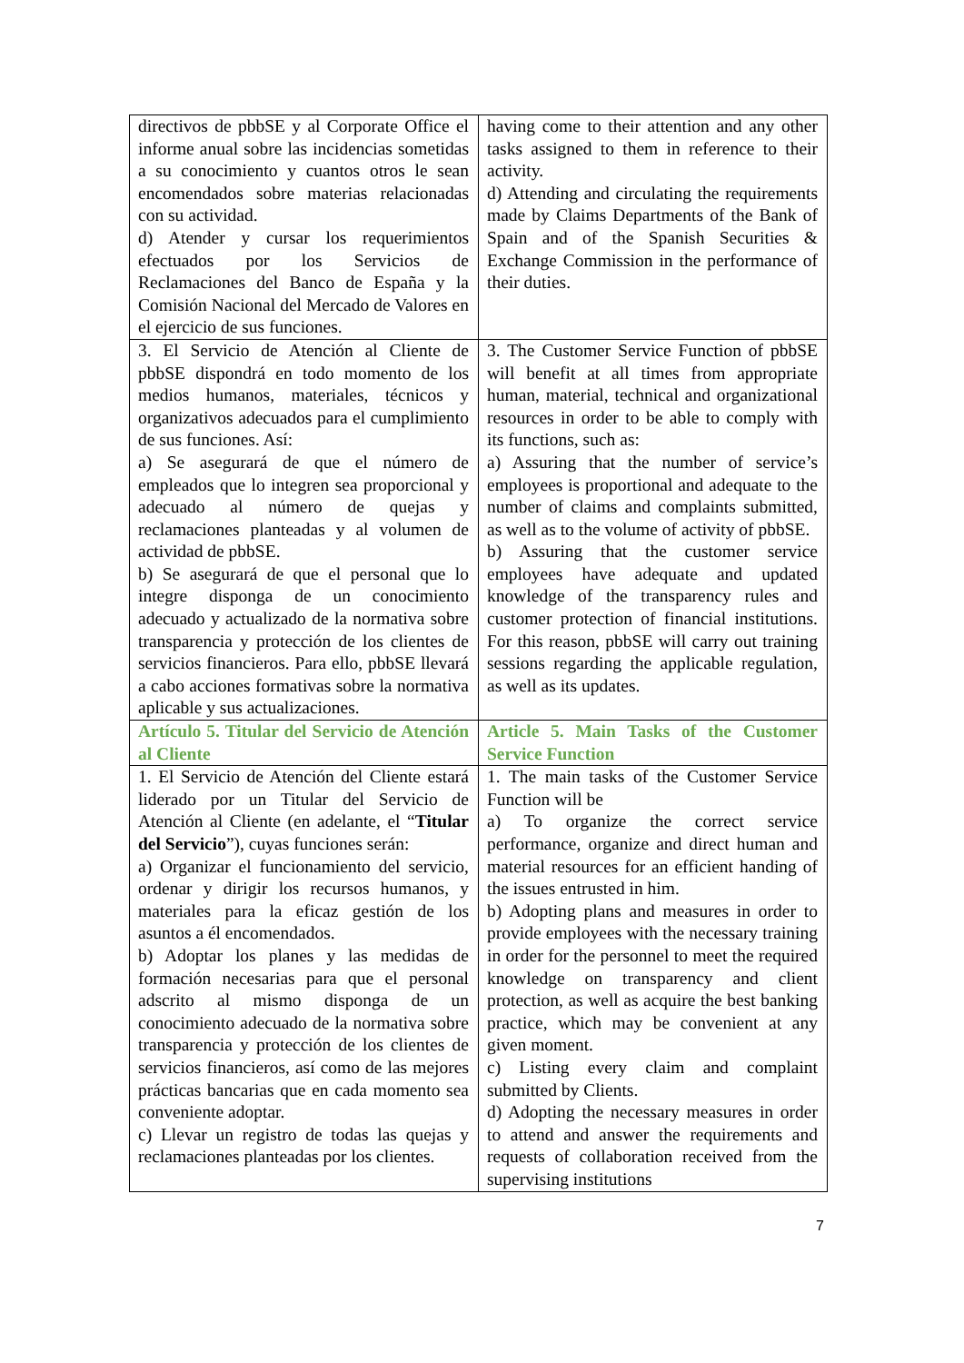| directivos de pbbSE y al Corporate Office el informe anual sobre las incidencias sometidas a su conocimiento y cuantos otros le sean encomendados sobre materias relacionadas con su actividad. d) Atender y cursar los requerimientos efectuados por los Servicios de Reclamaciones del Banco de España y la Comisión Nacional del Mercado de Valores en el ejercicio de sus funciones. | having come to their attention and any other tasks assigned to them in reference to their activity. d) Attending and circulating the requirements made by Claims Departments of the Bank of Spain and of the Spanish Securities & Exchange Commission in the performance of their duties. |
| 3. El Servicio de Atención al Cliente de pbbSE dispondrá en todo momento de los medios humanos, materiales, técnicos y organizativos adecuados para el cumplimiento de sus funciones. Así: a) Se asegurará de que el número de empleados que lo integren sea proporcional y adecuado al número de quejas y reclamaciones planteadas y al volumen de actividad de pbbSE. b) Se asegurará de que el personal que lo integre disponga de un conocimiento adecuado y actualizado de la normativa sobre transparencia y protección de los clientes de servicios financieros. Para ello, pbbSE llevará a cabo acciones formativas sobre la normativa aplicable y sus actualizaciones. | 3. The Customer Service Function of pbbSE will benefit at all times from appropriate human, material, technical and organizational resources in order to be able to comply with its functions, such as: a) Assuring that the number of service’s employees is proportional and adequate to the number of claims and complaints submitted, as well as to the volume of activity of pbbSE. b) Assuring that the customer service employees have adequate and updated knowledge of the transparency rules and customer protection of financial institutions. For this reason, pbbSE will carry out training sessions regarding the applicable regulation, as well as its updates. |
| Artículo 5. Titular del Servicio de Atención al Cliente | Article 5. Main Tasks of the Customer Service Function |
| 1. El Servicio de Atención del Cliente estará liderado por un Titular del Servicio de Atención al Cliente (en adelante, el “ Titular del Servicio ”), cuyas funciones serán: a) Organizar el funcionamiento del servicio, ordenar y dirigir los recursos humanos, y materiales para la eficaz gestión de los asuntos a él encomendados. b) Adoptar los planes y las medidas de formación necesarias para que el personal adscrito al mismo disponga de un conocimiento adecuado de la normativa sobre transparencia y protección de los clientes de servicios financieros, así como de las mejores prácticas bancarias que en cada momento sea conveniente adoptar. c) Llevar un registro de todas las quejas y reclamaciones planteadas por los clientes. | 1. The main tasks of the Customer Service Function will be a) To organize the correct service performance, organize and direct human and material resources for an efficient handing of the issues entrusted in him. b) Adopting plans and measures in order to provide employees with the necessary training in order for the personnel to meet the required knowledge on transparency and client protection, as well as acquire the best banking practice, which may be convenient at any given moment. c) Listing every claim and complaint submitted by Clients. d) Adopting the necessary measures in order to attend and answer the requirements and requests of collaboration received from the supervising institutions |
7